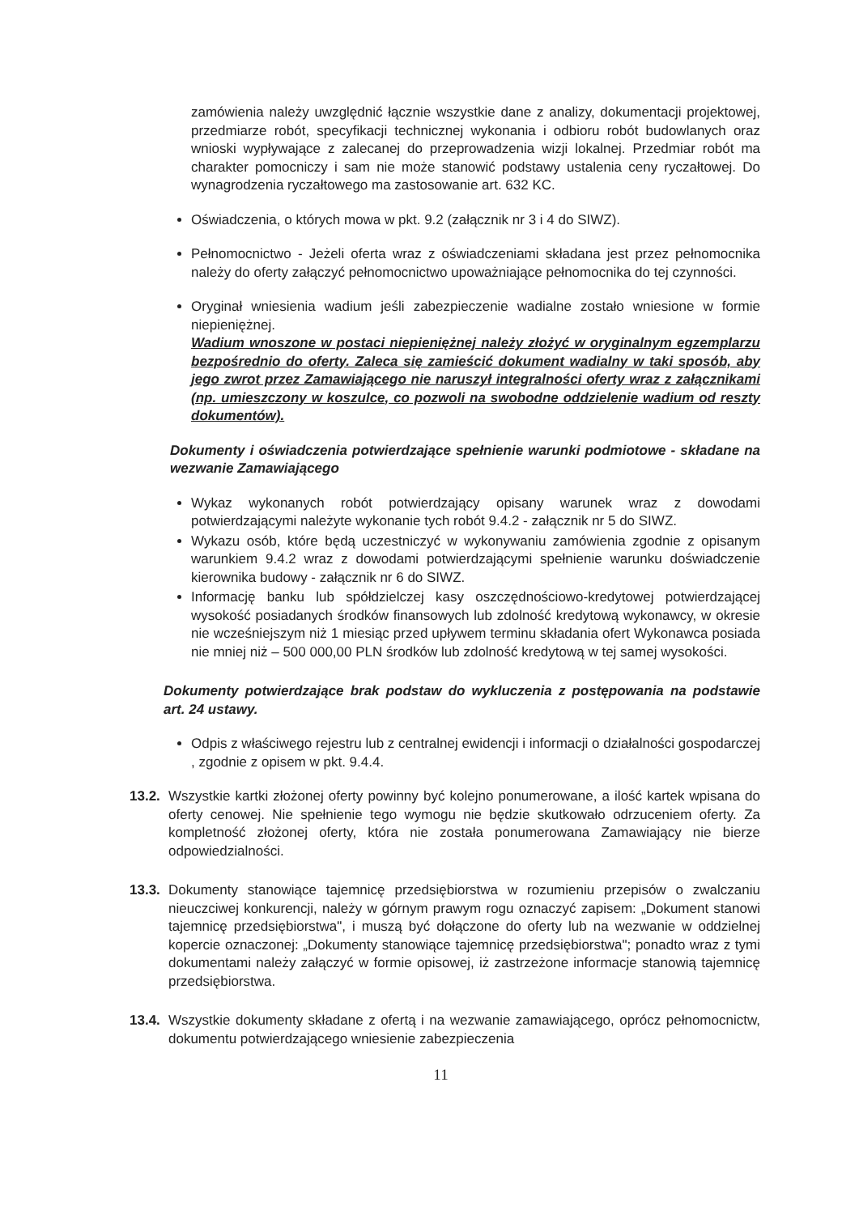zamówienia należy uwzględnić łącznie wszystkie dane z analizy, dokumentacji projektowej, przedmiarze robót, specyfikacji technicznej wykonania i odbioru robót budowlanych oraz wnioski wypływające z zalecanej do przeprowadzenia wizji lokalnej. Przedmiar robót ma charakter pomocniczy i sam nie może stanowić podstawy ustalenia ceny ryczałtowej. Do wynagrodzenia ryczałtowego ma zastosowanie art. 632 KC.
Oświadczenia, o których mowa w pkt. 9.2 (załącznik nr 3 i 4 do SIWZ).
Pełnomocnictwo - Jeżeli oferta wraz z oświadczeniami składana jest przez pełnomocnika należy do oferty załączyć pełnomocnictwo upoważniające pełnomocnika do tej czynności.
Oryginał wniesienia wadium jeśli zabezpieczenie wadialne zostało wniesione w formie niepieniężnej.
Wadium wnoszone w postaci niepieniężnej należy złożyć w oryginalnym egzemplarzu bezpośrednio do oferty. Zaleca się zamieścić dokument wadialny w taki sposób, aby jego zwrot przez Zamawiającego nie naruszył integralności oferty wraz z załącznikami (np. umieszczony w koszulce, co pozwoli na swobodne oddzielenie wadium od reszty dokumentów).
Dokumenty i oświadczenia potwierdzające spełnienie warunki podmiotowe - składane na wezwanie Zamawiającego
Wykaz wykonanych robót potwierdzający opisany warunek wraz z dowodami potwierdzającymi należyte wykonanie tych robót 9.4.2 - załącznik nr 5 do SIWZ.
Wykazu osób, które będą uczestniczyć w wykonywaniu zamówienia zgodnie z opisanym warunkiem 9.4.2 wraz z dowodami potwierdzającymi spełnienie warunku doświadczenie kierownika budowy - załącznik nr 6 do SIWZ.
Informację banku lub spółdzielczej kasy oszczędnościowo-kredytowej potwierdzającej wysokość posiadanych środków finansowych lub zdolność kredytową wykonawcy, w okresie nie wcześniejszym niż 1 miesiąc przed upływem terminu składania ofert Wykonawca posiada nie mniej niż – 500 000,00 PLN środków lub zdolność kredytową w tej samej wysokości.
Dokumenty potwierdzające brak podstaw do wykluczenia z postępowania na podstawie art. 24 ustawy.
Odpis z właściwego rejestru lub z centralnej ewidencji i informacji o działalności gospodarczej , zgodnie z opisem w pkt. 9.4.4.
13.2.
Wszystkie kartki złożonej oferty powinny być kolejno ponumerowane, a ilość kartek wpisana do oferty cenowej. Nie spełnienie tego wymogu nie będzie skutkowało odrzuceniem oferty. Za kompletność złożonej oferty, która nie została ponumerowana Zamawiający nie bierze odpowiedzialności.
13.3.
Dokumenty stanowiące tajemnicę przedsiębiorstwa w rozumieniu przepisów o zwalczaniu nieuczciwej konkurencji, należy w górnym prawym rogu oznaczyć zapisem: „Dokument stanowi tajemnicę przedsiębiorstwa", i muszą być dołączone do oferty lub na wezwanie w oddzielnej kopercie oznaczonej: „Dokumenty stanowiące tajemnicę przedsiębiorstwa"; ponadto wraz z tymi dokumentami należy załączyć w formie opisowej, iż zastrzeżone informacje stanowią tajemnicę przedsiębiorstwa.
13.4.
Wszystkie dokumenty składane z ofertą i na wezwanie zamawiającego, oprócz pełnomocnictw, dokumentu potwierdzającego wniesienie zabezpieczenia
11